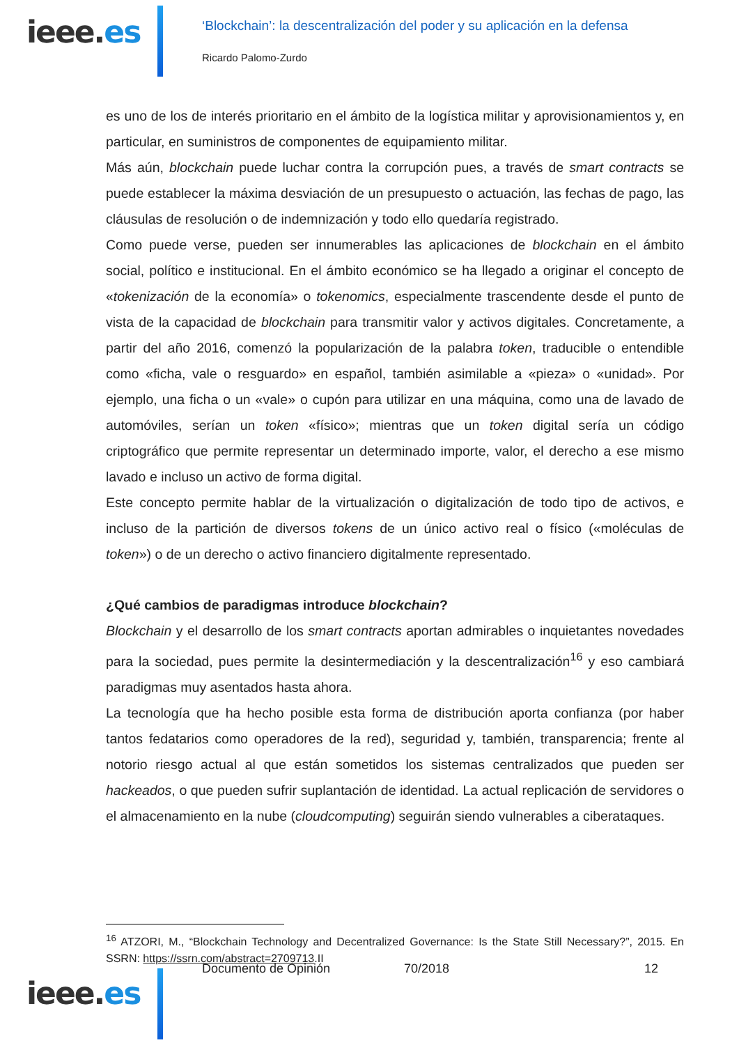ieee.es
‘Blockchain’: la descentralización del poder y su aplicación en la defensa
Ricardo Palomo-Zurdo
es uno de los de interés prioritario en el ámbito de la logística militar y aprovisionamientos y, en particular, en suministros de componentes de equipamiento militar.
Más aún, blockchain puede luchar contra la corrupción pues, a través de smart contracts se puede establecer la máxima desviación de un presupuesto o actuación, las fechas de pago, las cláusulas de resolución o de indemnización y todo ello quedaría registrado.
Como puede verse, pueden ser innumerables las aplicaciones de blockchain en el ámbito social, político e institucional. En el ámbito económico se ha llegado a originar el concepto de «tokenización de la economía» o tokenomics, especialmente trascendente desde el punto de vista de la capacidad de blockchain para transmitir valor y activos digitales. Concretamente, a partir del año 2016, comenzó la popularización de la palabra token, traducible o entendible como «ficha, vale o resguardo» en español, también asimilable a «pieza» o «unidad». Por ejemplo, una ficha o un «vale» o cupón para utilizar en una máquina, como una de lavado de automóviles, serían un token «físico»; mientras que un token digital sería un código criptográfico que permite representar un determinado importe, valor, el derecho a ese mismo lavado e incluso un activo de forma digital.
Este concepto permite hablar de la virtualización o digitalización de todo tipo de activos, e incluso de la partición de diversos tokens de un único activo real o físico («moléculas de token») o de un derecho o activo financiero digitalmente representado.
¿Qué cambios de paradigmas introduce blockchain?
Blockchain y el desarrollo de los smart contracts aportan admirables o inquietantes novedades para la sociedad, pues permite la desintermediación y la descentralización<sup>16</sup> y eso cambiará paradigmas muy asentados hasta ahora.
La tecnología que ha hecho posible esta forma de distribución aporta confianza (por haber tantos fedatarios como operadores de la red), seguridad y, también, transparencia; frente al notorio riesgo actual al que están sometidos los sistemas centralizados que pueden ser hackeados, o que pueden sufrir suplantación de identidad. La actual replicación de servidores o el almacenamiento en la nube (cloudcomputing) seguirán siendo vulnerables a ciberataques.
<sup>16</sup> ATZORI, M., “Blockchain Technology and Decentralized Governance: Is the State Still Necessary?”, 2015. En SSRN: https://ssrn.com/abstract=2709713.II
Documento de Opinión 70/2018 12
ieee.es